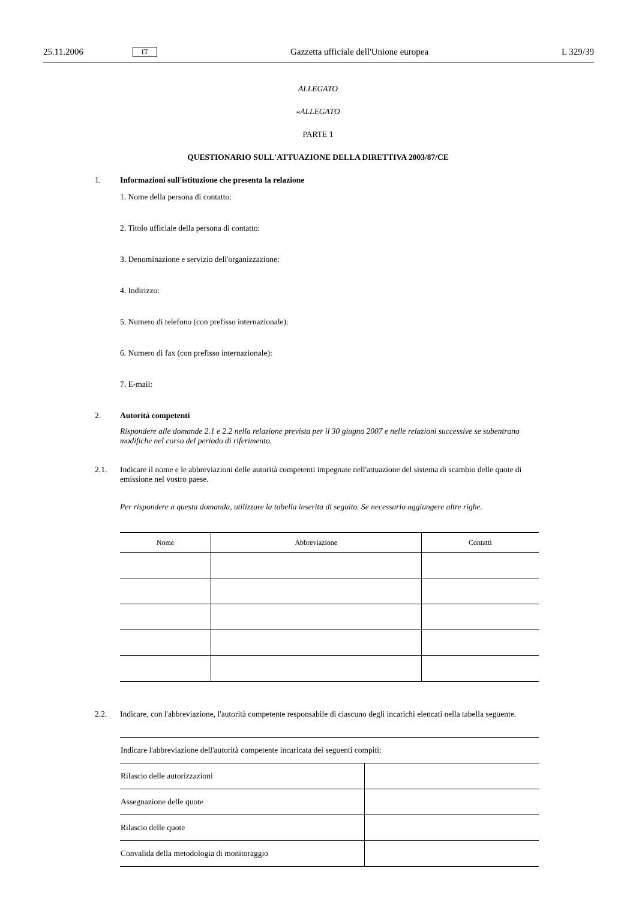25.11.2006 IT Gazzetta ufficiale dell'Unione europea L 329/39
ALLEGATO
«ALLEGATO
PARTE 1
QUESTIONARIO SULL'ATTUAZIONE DELLA DIRETTIVA 2003/87/CE
1. Informazioni sull'istituzione che presenta la relazione
1. Nome della persona di contatto:
2. Titolo ufficiale della persona di contatto:
3. Denominazione e servizio dell'organizzazione:
4. Indirizzo:
5. Numero di telefono (con prefisso internazionale):
6. Numero di fax (con prefisso internazionale):
7. E-mail:
2. Autorità competenti
Rispondere alle domande 2.1 e 2.2 nella relazione prevista per il 30 giugno 2007 e nelle relazioni successive se subentrano modifiche nel corso del periodo di riferimento.
2.1.
Indicare il nome e le abbreviazioni delle autorità competenti impegnate nell'attuazione del sistema di scambio delle quote di emissione nel vostro paese.
Per rispondere a questa domanda, utilizzare la tabella inserita di seguito. Se necessario aggiungere altre righe.
| Nome | Abbreviazione | Contatti |
| --- | --- | --- |
2.2.
Indicare, con l'abbreviazione, l'autorità competente responsabile di ciascuno degli incarichi elencati nella tabella seguente.
| Indicare l'abbreviazione dell'autorità competente incaricata dei seguenti compiti: | |
| Rilascio delle autorizzazioni | |
| Assegnazione delle quote | |
| Rilascio delle quote | |
| Convalida della metodologia di monitoraggio | |